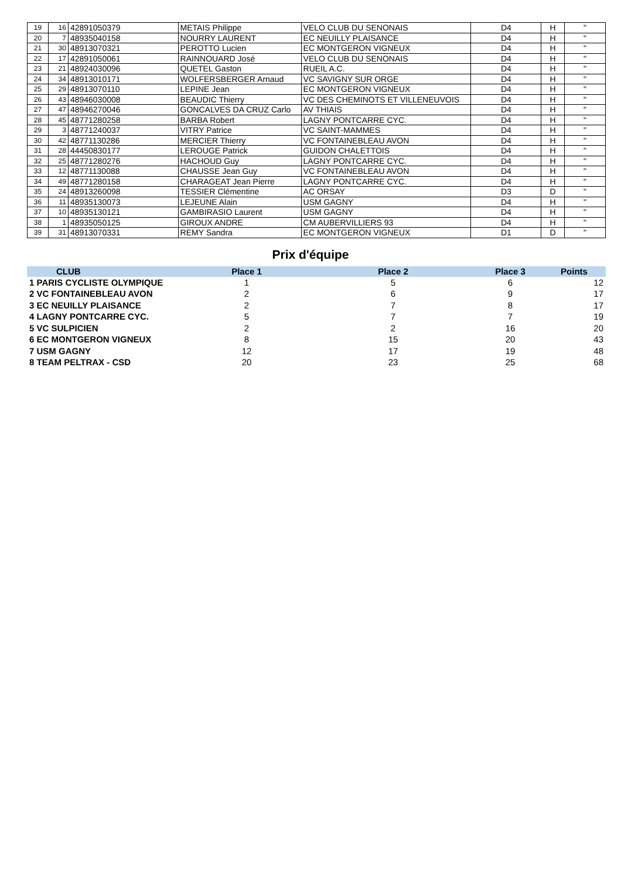| 19 | 16 | 42891050379 | METAIS Philippe | VELO CLUB DU SENONAIS | D4 | H | " |
| 20 | 7 | 48935040158 | NOURRY LAURENT | EC NEUILLY PLAISANCE | D4 | H | " |
| 21 | 30 | 48913070321 | PEROTTO Lucien | EC MONTGERON VIGNEUX | D4 | H | " |
| 22 | 17 | 42891050061 | RAINNOUARD José | VELO CLUB DU SENONAIS | D4 | H | " |
| 23 | 21 | 48924030096 | QUETEL Gaston | RUEIL A.C. | D4 | H | " |
| 24 | 34 | 48913010171 | WOLFERSBERGER Arnaud | VC SAVIGNY SUR ORGE | D4 | H | " |
| 25 | 29 | 48913070110 | LEPINE Jean | EC MONTGERON VIGNEUX | D4 | H | " |
| 26 | 43 | 48946030008 | BEAUDIC Thierry | VC DES CHEMINOTS ET VILLENEUVOIS | D4 | H | " |
| 27 | 47 | 48946270046 | GONCALVES DA CRUZ Carlo | AV THIAIS | D4 | H | " |
| 28 | 45 | 48771280258 | BARBA Robert | LAGNY PONTCARRE CYC. | D4 | H | " |
| 29 | 3 | 48771240037 | VITRY Patrice | VC SAINT-MAMMES | D4 | H | " |
| 30 | 42 | 48771130286 | MERCIER Thierry | VC FONTAINEBLEAU AVON | D4 | H | " |
| 31 | 28 | 44450830177 | LEROUGE Patrick | GUIDON CHALETTOIS | D4 | H | " |
| 32 | 25 | 48771280276 | HACHOUD Guy | LAGNY PONTCARRE CYC. | D4 | H | " |
| 33 | 12 | 48771130088 | CHAUSSE Jean Guy | VC FONTAINEBLEAU AVON | D4 | H | " |
| 34 | 49 | 48771280158 | CHARAGEAT Jean Pierre | LAGNY PONTCARRE CYC. | D4 | H | " |
| 35 | 24 | 48913260098 | TESSIER Clémentine | AC ORSAY | D3 | D | " |
| 36 | 11 | 48935130073 | LEJEUNE Alain | USM GAGNY | D4 | H | " |
| 37 | 10 | 48935130121 | GAMBIRASIO Laurent | USM GAGNY | D4 | H | " |
| 38 | 1 | 48935050125 | GIROUX ANDRE | CM AUBERVILLIERS 93 | D4 | H | " |
| 39 | 31 | 48913070331 | REMY Sandra | EC MONTGERON VIGNEUX | D1 | D | " |
Prix d'équipe
| CLUB | Place 1 | Place 2 | Place 3 | Points |
| --- | --- | --- | --- | --- |
| 1 PARIS CYCLISTE OLYMPIQUE | 1 | 5 | 6 | 12 |
| 2 VC FONTAINEBLEAU AVON | 2 | 6 | 9 | 17 |
| 3 EC NEUILLY PLAISANCE | 2 | 7 | 8 | 17 |
| 4 LAGNY PONTCARRE CYC. | 5 | 7 | 7 | 19 |
| 5 VC SULPICIEN | 2 | 2 | 16 | 20 |
| 6 EC MONTGERON VIGNEUX | 8 | 15 | 20 | 43 |
| 7 USM GAGNY | 12 | 17 | 19 | 48 |
| 8 TEAM PELTRAX - CSD | 20 | 23 | 25 | 68 |